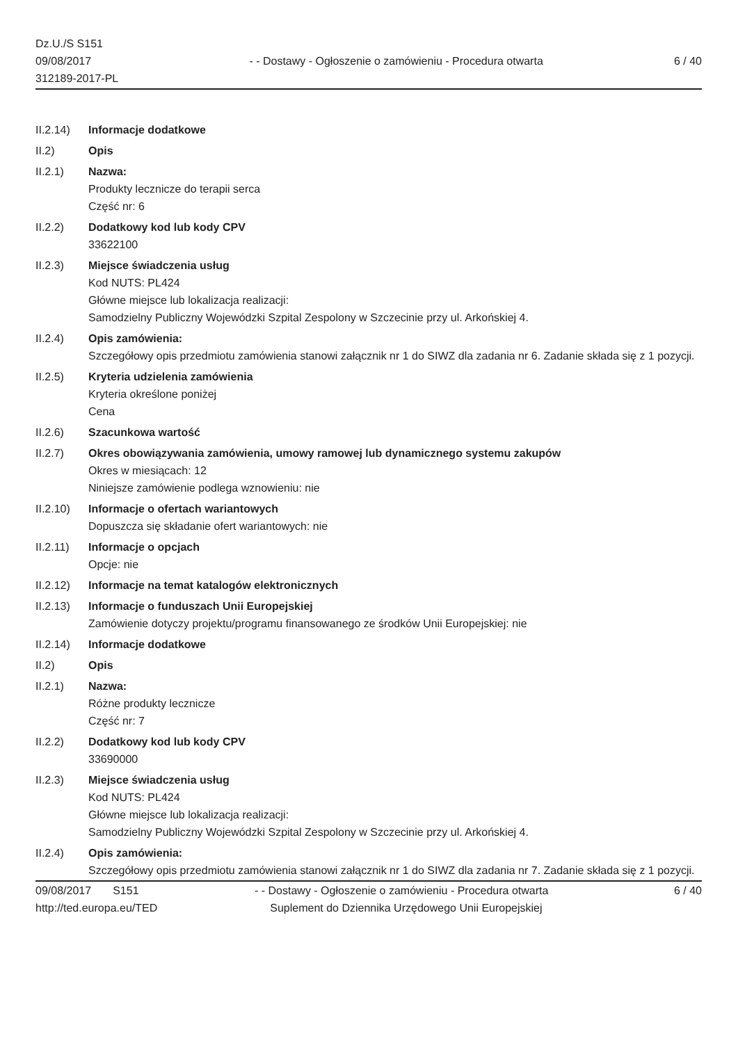Dz.U./S S151
09/08/2017
312189-2017-PL
- - Dostawy - Ogłoszenie o zamówieniu - Procedura otwarta
6 / 40
II.2.14)
Informacje dodatkowe
II.2) Opis
II.2.1) Nazwa:
Produkty lecznicze do terapii serca
Część nr: 6
II.2.2) Dodatkowy kod lub kody CPV
33622100
II.2.3) Miejsce świadczenia usług
Kod NUTS: PL424
Główne miejsce lub lokalizacja realizacji:
Samodzielny Publiczny Wojewódzki Szpital Zespolony w Szczecinie przy ul. Arkońskiej 4.
II.2.4) Opis zamówienia:
Szczegółowy opis przedmiotu zamówienia stanowi załącznik nr 1 do SIWZ dla zadania nr 6. Zadanie składa się z 1 pozycji.
II.2.5) Kryteria udzielenia zamówienia
Kryteria określone poniżej
Cena
II.2.6) Szacunkowa wartość
II.2.7) Okres obowiązywania zamówienia, umowy ramowej lub dynamicznego systemu zakupów
Okres w miesiącach: 12
Niniejsze zamówienie podlega wznowieniu: nie
II.2.10)
Informacje o ofertach wariantowych
Dopuszcza się składanie ofert wariantowych: nie
II.2.11)
Informacje o opcjach
Opcje: nie
II.2.12)
Informacje na temat katalogów elektronicznych
II.2.13)
Informacje o funduszach Unii Europejskiej
Zamówienie dotyczy projektu/programu finansowanego ze środków Unii Europejskiej: nie
II.2.14)
Informacje dodatkowe
II.2) Opis
II.2.1) Nazwa:
Różne produkty lecznicze
Część nr: 7
II.2.2) Dodatkowy kod lub kody CPV
33690000
II.2.3) Miejsce świadczenia usług
Kod NUTS: PL424
Główne miejsce lub lokalizacja realizacji:
Samodzielny Publiczny Wojewódzki Szpital Zespolony w Szczecinie przy ul. Arkońskiej 4.
II.2.4) Opis zamówienia:
Szczegółowy opis przedmiotu zamówienia stanowi załącznik nr 1 do SIWZ dla zadania nr 7. Zadanie składa się z 1 pozycji.
09/08/2017 S151
http://ted.europa.eu/TED
- - Dostawy - Ogłoszenie o zamówieniu - Procedura otwarta
Suplement do Dziennika Urzędowego Unii Europejskiej
6 / 40